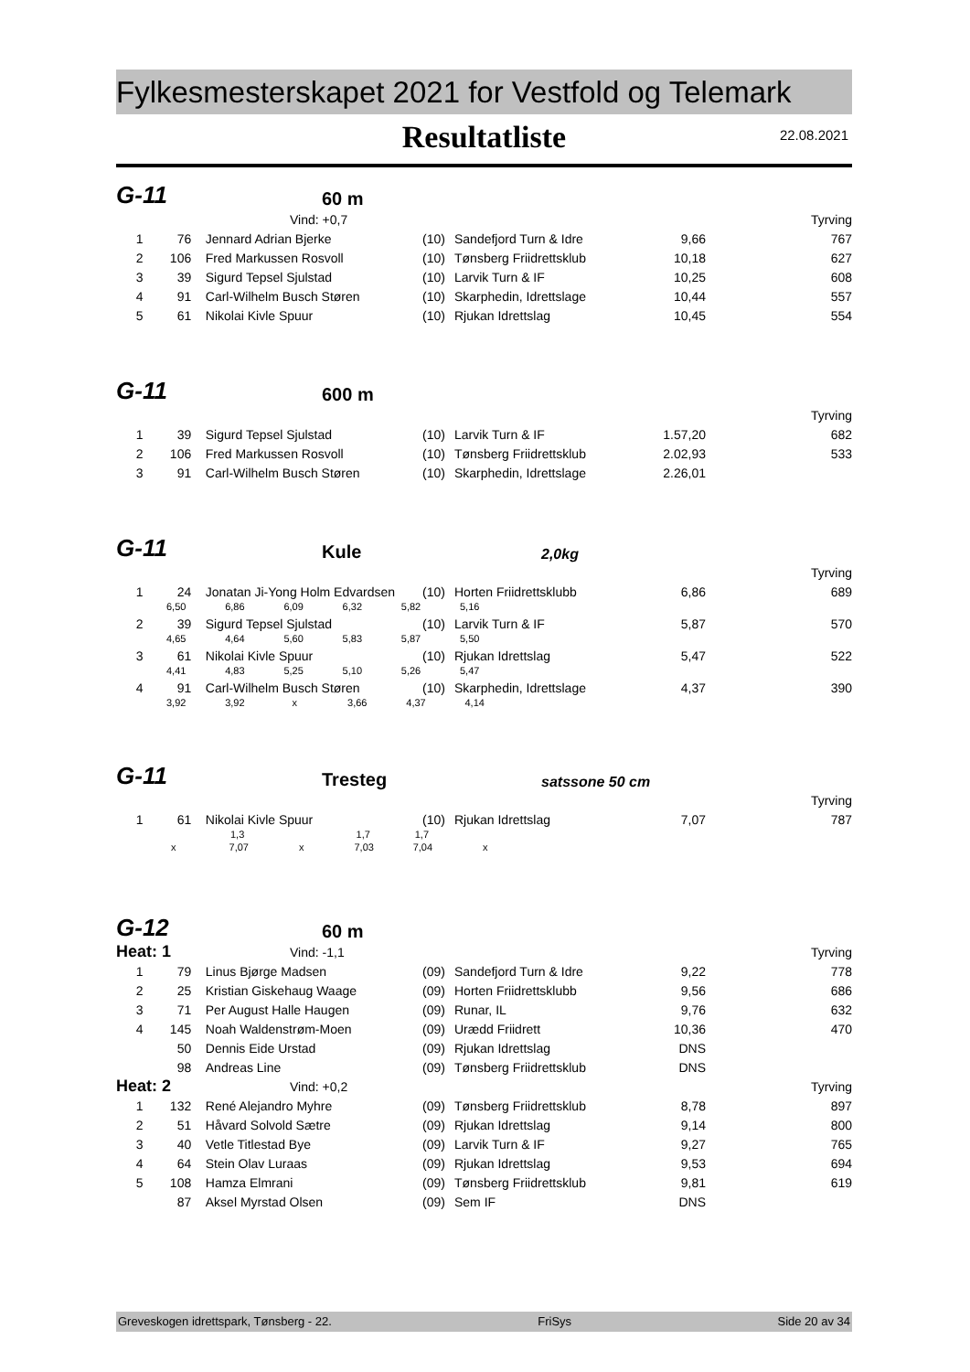Fylkesmesterskapet 2021 for Vestfold og Telemark
Resultatliste
22.08.2021
G-11 60 m
| | | Vind: +0,7 | | | | Tyrving |
| 1 | 76 | Jennard Adrian Bjerke | (10) | Sandefjord Turn & Idre | 9,66 | 767 |
| 2 | 106 | Fred Markussen Rosvoll | (10) | Tønsberg Friidrettsklub | 10,18 | 627 |
| 3 | 39 | Sigurd Tepsel Sjulstad | (10) | Larvik Turn & IF | 10,25 | 608 |
| 4 | 91 | Carl-Wilhelm Busch Støren | (10) | Skarphedin, Idrettslage | 10,44 | 557 |
| 5 | 61 | Nikolai Kivle Spuur | (10) | Rjukan Idrettslag | 10,45 | 554 |
G-11 600 m
| | | | | | | Tyrving |
| 1 | 39 | Sigurd Tepsel Sjulstad | (10) | Larvik Turn & IF | 1.57,20 | 682 |
| 2 | 106 | Fred Markussen Rosvoll | (10) | Tønsberg Friidrettsklub | 2.02,93 | 533 |
| 3 | 91 | Carl-Wilhelm Busch Støren | (10) | Skarphedin, Idrettslage | 2.26,01 | |
G-11 Kule 2,0kg
| | | | | | | Tyrving |
| 1 | 24 | Jonatan Ji-Yong Holm Edvardsen | (10) | Horten Friidrettsklubb | 6,86 | 689 |
| | 6,50 6,86 6,09 6,32 5,82 5,16 | | | | | |
| 2 | 39 | Sigurd Tepsel Sjulstad | (10) | Larvik Turn & IF | 5,87 | 570 |
| | 4,65 4,64 5,60 5,83 5,87 5,50 | | | | | |
| 3 | 61 | Nikolai Kivle Spuur | (10) | Rjukan Idrettslag | 5,47 | 522 |
| | 4,41 4,83 5,25 5,10 5,26 5,47 | | | | | |
| 4 | 91 | Carl-Wilhelm Busch Støren | (10) | Skarphedin, Idrettslage | 4,37 | 390 |
| | 3,92 3,92 x 3,66 4,37 4,14 | | | | | |
G-11 Tresteg satssone 50 cm
| | | | | | | Tyrving |
| 1 | 61 | Nikolai Kivle Spuur | (10) | Rjukan Idrettslag | 7,07 | 787 |
| | 1,3 1,7 1,7 | | | | | |
| | x 7,07 x 7,03 7,04 x | | | | | |
G-12 60 m
| Heat: 1 | | Vind: -1,1 | | | | Tyrving |
| 1 | 79 | Linus Bjørge Madsen | (09) | Sandefjord Turn & Idre | 9,22 | 778 |
| 2 | 25 | Kristian Giskehaug Waage | (09) | Horten Friidrettsklubb | 9,56 | 686 |
| 3 | 71 | Per August Halle Haugen | (09) | Runar, IL | 9,76 | 632 |
| 4 | 145 | Noah Waldenstrøm-Moen | (09) | Urædd Friidrett | 10,36 | 470 |
| | 50 | Dennis Eide Urstad | (09) | Rjukan Idrettslag | DNS | |
| | 98 | Andreas Line | (09) | Tønsberg Friidrettsklub | DNS | |
| Heat: 2 | | Vind: +0,2 | | | | Tyrving |
| 1 | 132 | René Alejandro Myhre | (09) | Tønsberg Friidrettsklub | 8,78 | 897 |
| 2 | 51 | Håvard Solvold Sætre | (09) | Rjukan Idrettslag | 9,14 | 800 |
| 3 | 40 | Vetle Titlestad Bye | (09) | Larvik Turn & IF | 9,27 | 765 |
| 4 | 64 | Stein Olav Luraas | (09) | Rjukan Idrettslag | 9,53 | 694 |
| 5 | 108 | Hamza Elmrani | (09) | Tønsberg Friidrettsklub | 9,81 | 619 |
| | 87 | Aksel Myrstad Olsen | (09) | Sem IF | DNS | |
Greveskogen idrettspark, Tønsberg - 22. FriSys Side 20 av 34